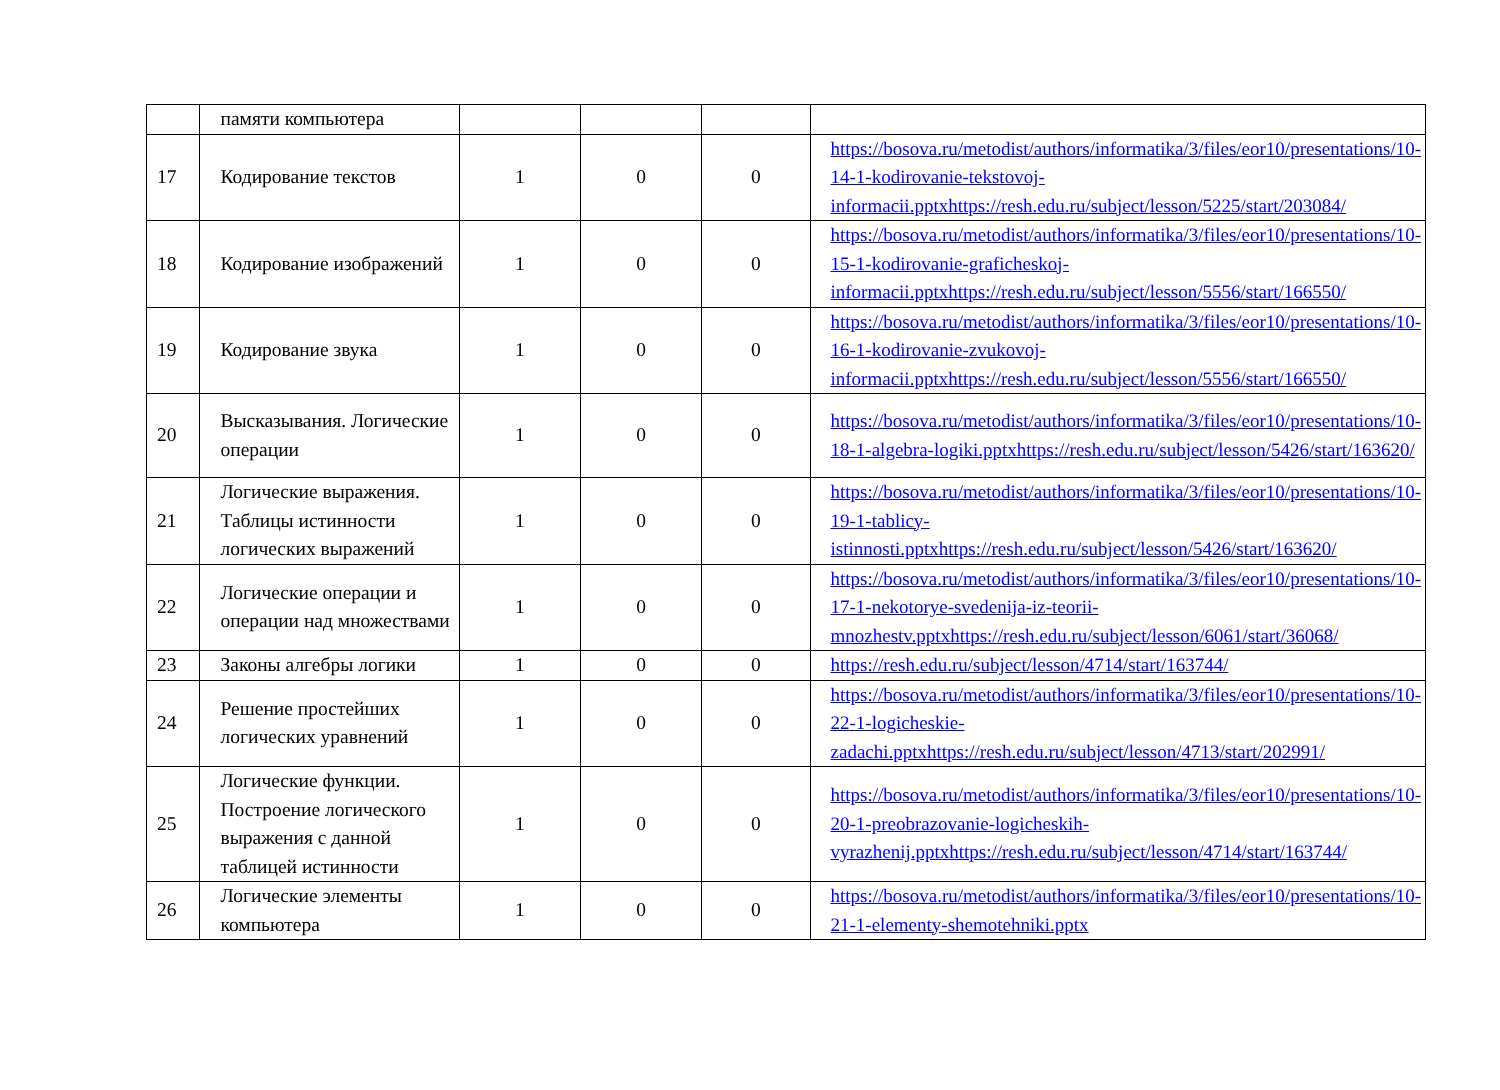| | памяти компьютера | | | | |
| 17 | Кодирование текстов | 1 | 0 | 0 | https://bosova.ru/metodist/authors/informatika/3/files/eor10/presentations/10-14-1-kodirovanie-tekstovoj-informacii.pptxhttps://resh.edu.ru/subject/lesson/5225/start/203084/ |
| 18 | Кодирование изображений | 1 | 0 | 0 | https://bosova.ru/metodist/authors/informatika/3/files/eor10/presentations/10-15-1-kodirovanie-graficheskoj-informacii.pptxhttps://resh.edu.ru/subject/lesson/5556/start/166550/ |
| 19 | Кодирование звука | 1 | 0 | 0 | https://bosova.ru/metodist/authors/informatika/3/files/eor10/presentations/10-16-1-kodirovanie-zvukovoj-informacii.pptxhttps://resh.edu.ru/subject/lesson/5556/start/166550/ |
| 20 | Высказывания. Логические операции | 1 | 0 | 0 | https://bosova.ru/metodist/authors/informatika/3/files/eor10/presentations/10-18-1-algebra-logiki.pptxhttps://resh.edu.ru/subject/lesson/5426/start/163620/ |
| 21 | Логические выражения. Таблицы истинности логических выражений | 1 | 0 | 0 | https://bosova.ru/metodist/authors/informatika/3/files/eor10/presentations/10-19-1-tablicy-istinnosti.pptxhttps://resh.edu.ru/subject/lesson/5426/start/163620/ |
| 22 | Логические операции и операции над множествами | 1 | 0 | 0 | https://bosova.ru/metodist/authors/informatika/3/files/eor10/presentations/10-17-1-nekotorye-svedenija-iz-teorii-mnozhestv.pptxhttps://resh.edu.ru/subject/lesson/6061/start/36068/ |
| 23 | Законы алгебры логики | 1 | 0 | 0 | https://resh.edu.ru/subject/lesson/4714/start/163744/ |
| 24 | Решение простейших логических уравнений | 1 | 0 | 0 | https://bosova.ru/metodist/authors/informatika/3/files/eor10/presentations/10-22-1-logicheskie-zadachi.pptxhttps://resh.edu.ru/subject/lesson/4713/start/202991/ |
| 25 | Логические функции. Построение логического выражения с данной таблицей истинности | 1 | 0 | 0 | https://bosova.ru/metodist/authors/informatika/3/files/eor10/presentations/10-20-1-preobrazovanie-logicheskih-vyrazhenij.pptxhttps://resh.edu.ru/subject/lesson/4714/start/163744/ |
| 26 | Логические элементы компьютера | 1 | 0 | 0 | https://bosova.ru/metodist/authors/informatika/3/files/eor10/presentations/10-21-1-elementy-shemotehniki.pptx |